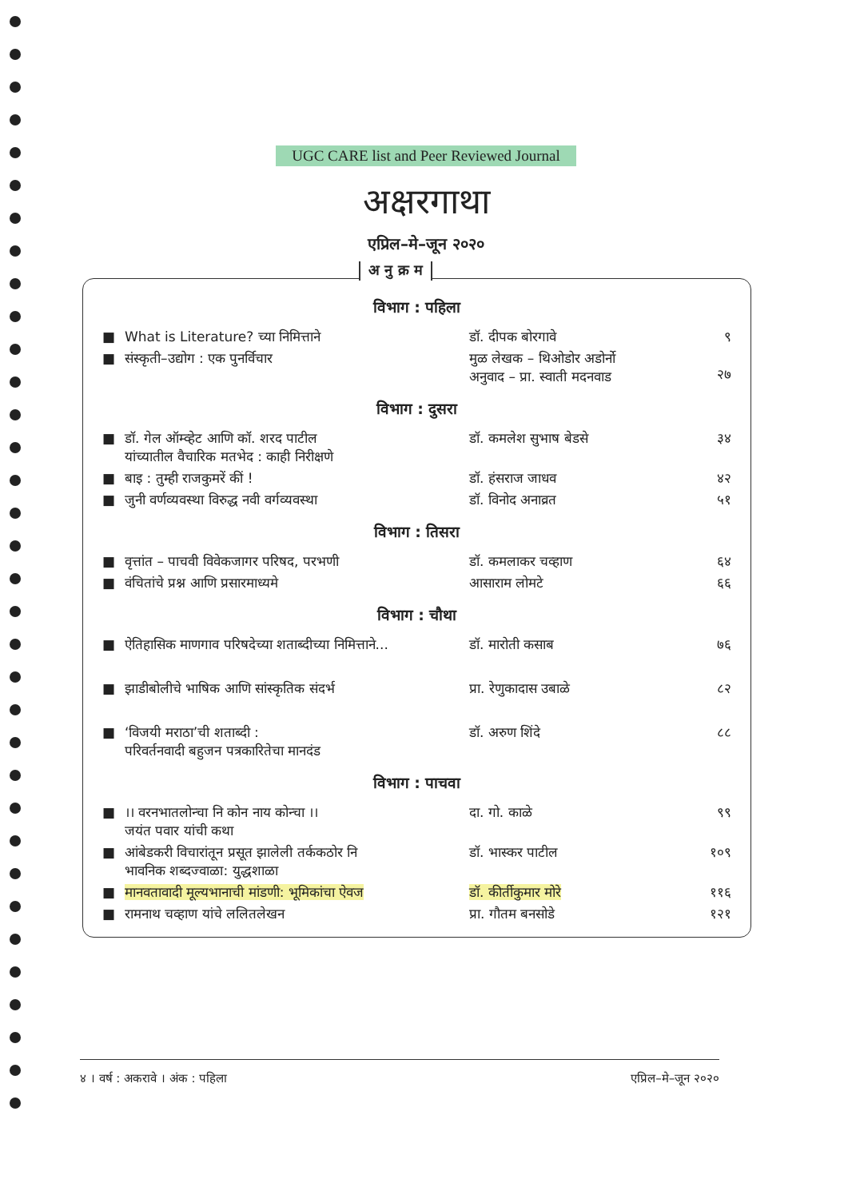UGC CARE list and Peer Reviewed Journal
अक्षरगाथा
एप्रिल–मे–जून २०२०
अ नु क्र म
विभाग : पहिला
| ■ | What is Literature? च्या निमित्ताने | डॉ. दीपक बोरगावे | ९ |
| ■ | संस्कृती–उद्योग : एक पुनर्विचार | मुळ लेखक – थिओडोर अडोर्नो अनुवाद – प्रा. स्वाती मदनवाड | २७ |
विभाग : दुसरा
| ■ | डॉ. गेल ऑम्व्हेट आणि कॉ. शरद पाटील यांच्यातील वैचारिक मतभेद : काही निरीक्षणे | डॉ. कमलेश सुभाष बेडसे | ३४ |
| ■ | बाइ : तुम्ही राजकुमरें कीं ! | डॉ. हंसराज जाधव | ४२ |
| ■ | जुनी वर्णव्यवस्था विरुद्ध नवी वर्गव्यवस्था | डॉ. विनोद अनाव्रत | ५१ |
विभाग : तिसरा
| ■ | वृत्तांत – पाचवी विवेकजागर परिषद, परभणी | डॉ. कमलाकर चव्हाण | ६४ |
| ■ | वंचितांचे प्रश्न आणि प्रसारमाध्यमे | आसाराम लोमटे | ६६ |
विभाग : चौथा
| ■ | ऐतिहासिक माणगाव परिषदेच्या शताब्दीच्या निमित्ताने... | डॉ. मारोती कसाब | ७६ |
| ■ | झाडीबोलीचे भाषिक आणि सांस्कृतिक संदर्भ | प्रा. रेणुकादास उबाळे | ८२ |
| ■ | ‘विजयी मराठा’ची शताब्दी : परिवर्तनवादी बहुजन पत्रकारितेचा मानदंड | डॉ. अरुण शिंदे | ८८ |
विभाग : पाचवा
| ■ | ।। वरनभातलोन्चा नि कोन नाय कोन्चा ।। जयंत पवार यांची कथा | दा. गो. काळे | ९९ |
| ■ | आंबेडकरी विचारांतून प्रसूत झालेली तर्ककठोर नि भावनिक शब्दज्वाळा: युद्धशाळा | डॉ. भास्कर पाटील | १०९ |
| ■ | मानवतावादी मूल्यभानाची मांडणी: भूमिकांचा ऐवज | डॉ. कीर्तीकुमार मोरे | ११६ |
| ■ | रामनाथ चव्हाण यांचे ललितलेखन | प्रा. गौतम बनसोडे | १२१ |
४ । वर्ष : अकरावे । अंक : पहिला एप्रिल–मे–जून २०२०